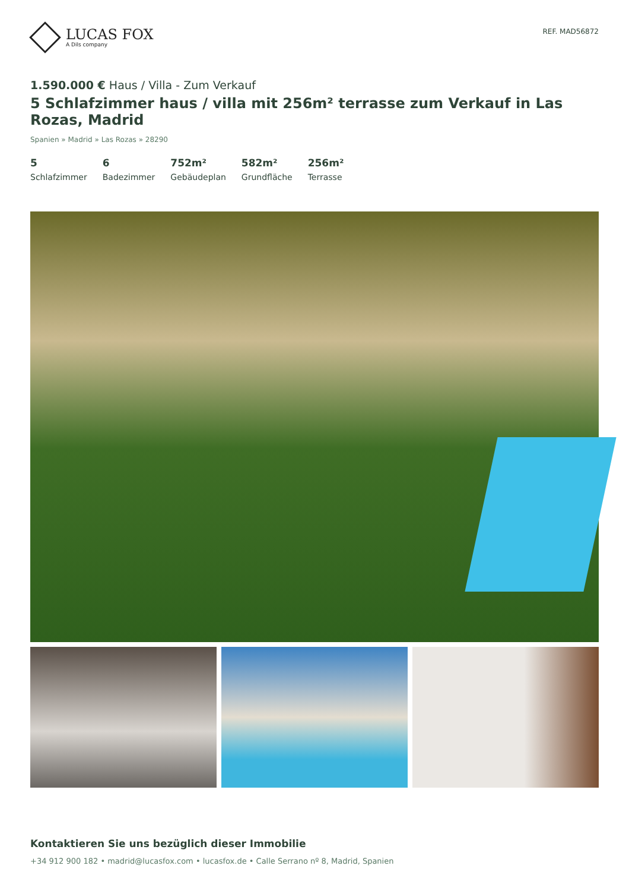LUCAS FOX
A Dils company
REF. MAD56872
1.590.000 € Haus / Villa - Zum Verkauf
5 Schlafzimmer haus / villa mit 256m² terrasse zum Verkauf in Las Rozas, Madrid
Spanien » Madrid » Las Rozas » 28290
5
Schlafzimmer
6
Badezimmer
752m²
Gebäudeplan
582m²
Grundfläche
256m²
Terrasse
Kontaktieren Sie uns bezüglich dieser Immobilie
+34 912 900 182 • madrid@lucasfox.com • lucasfox.de • Calle Serrano nº 8, Madrid, Spanien